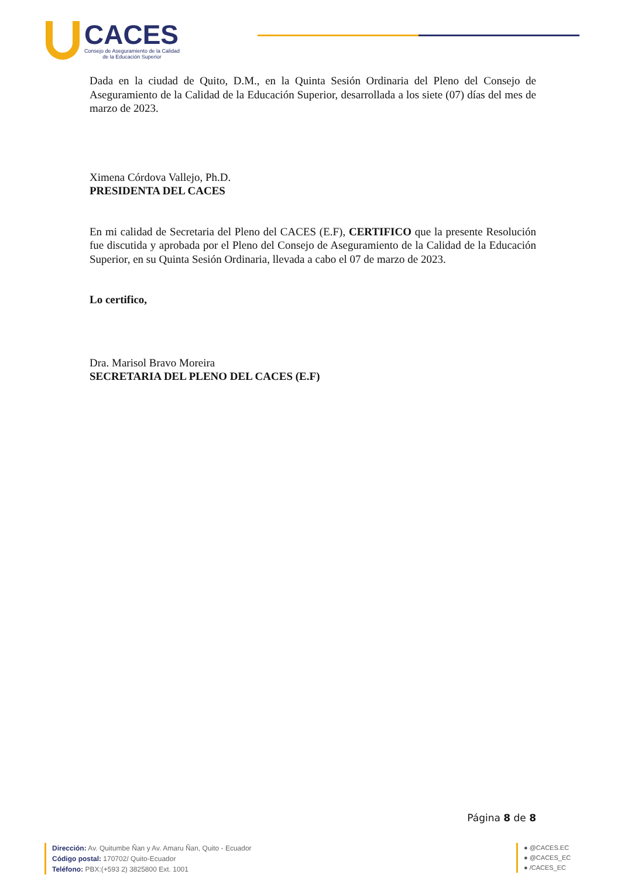CACES
Consejo de Aseguramiento de la Calidad
de la Educación Superior
Dada en la ciudad de Quito, D.M., en la Quinta Sesión Ordinaria del Pleno del Consejo de Aseguramiento de la Calidad de la Educación Superior, desarrollada a los siete (07) días del mes de marzo de 2023.
Ximena Córdova Vallejo, Ph.D.
PRESIDENTA DEL CACES
En mi calidad de Secretaria del Pleno del CACES (E.F), CERTIFICO que la presente Resolución fue discutida y aprobada por el Pleno del Consejo de Aseguramiento de la Calidad de la Educación Superior, en su Quinta Sesión Ordinaria, llevada a cabo el 07 de marzo de 2023.
Lo certifico,
Dra. Marisol Bravo Moreira
SECRETARIA DEL PLENO DEL CACES (E.F)
Página 8 de 8
Dirección: Av. Quitumbe Ñan y Av. Amaru Ñan, Quito - Ecuador
Código postal: 170702/ Quito-Ecuador
Teléfono: PBX:(+593 2) 3825800 Ext. 1001
● @CACES.EC
● @CACES_EC
● /CACES_EC